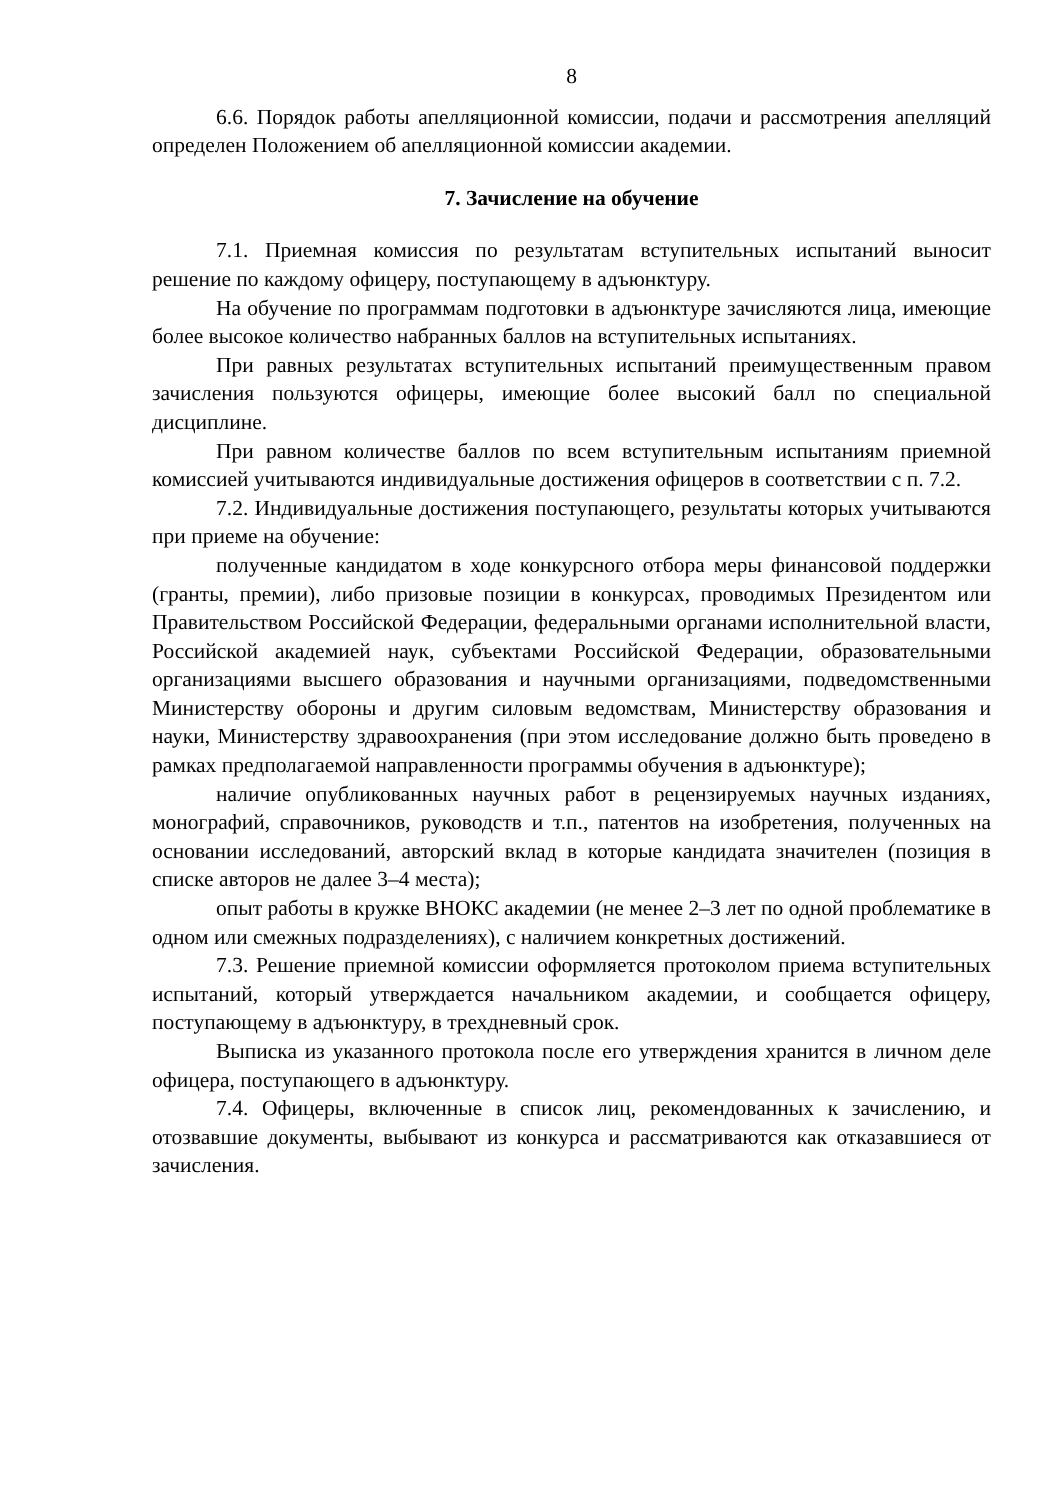8
6.6. Порядок работы апелляционной комиссии, подачи и рассмотрения апелляций определен Положением об апелляционной комиссии академии.
7. Зачисление на обучение
7.1. Приемная комиссия по результатам вступительных испытаний выносит решение по каждому офицеру, поступающему в адъюнктуру.
На обучение по программам подготовки в адъюнктуре зачисляются лица, имеющие более высокое количество набранных баллов на вступительных испытаниях.
При равных результатах вступительных испытаний преимущественным правом зачисления пользуются офицеры, имеющие более высокий балл по специальной дисциплине.
При равном количестве баллов по всем вступительным испытаниям приемной комиссией учитываются индивидуальные достижения офицеров в соответствии с п. 7.2.
7.2. Индивидуальные достижения поступающего, результаты которых учитываются при приеме на обучение:
полученные кандидатом в ходе конкурсного отбора меры финансовой поддержки (гранты, премии), либо призовые позиции в конкурсах, проводимых Президентом или Правительством Российской Федерации, федеральными органами исполнительной власти, Российской академией наук, субъектами Российской Федерации, образовательными организациями высшего образования и научными организациями, подведомственными Министерству обороны и другим силовым ведомствам, Министерству образования и науки, Министерству здравоохранения (при этом исследование должно быть проведено в рамках предполагаемой направленности программы обучения в адъюнктуре);
наличие опубликованных научных работ в рецензируемых научных изданиях, монографий, справочников, руководств и т.п., патентов на изобретения, полученных на основании исследований, авторский вклад в которые кандидата значителен (позиция в списке авторов не далее 3–4 места);
опыт работы в кружке ВНОКС академии (не менее 2–3 лет по одной проблематике в одном или смежных подразделениях), с наличием конкретных достижений.
7.3. Решение приемной комиссии оформляется протоколом приема вступительных испытаний, который утверждается начальником академии, и сообщается офицеру, поступающему в адъюнктуру, в трехдневный срок.
Выписка из указанного протокола после его утверждения хранится в личном деле офицера, поступающего в адъюнктуру.
7.4. Офицеры, включенные в список лиц, рекомендованных к зачислению, и отозвавшие документы, выбывают из конкурса и рассматриваются как отказавшиеся от зачисления.